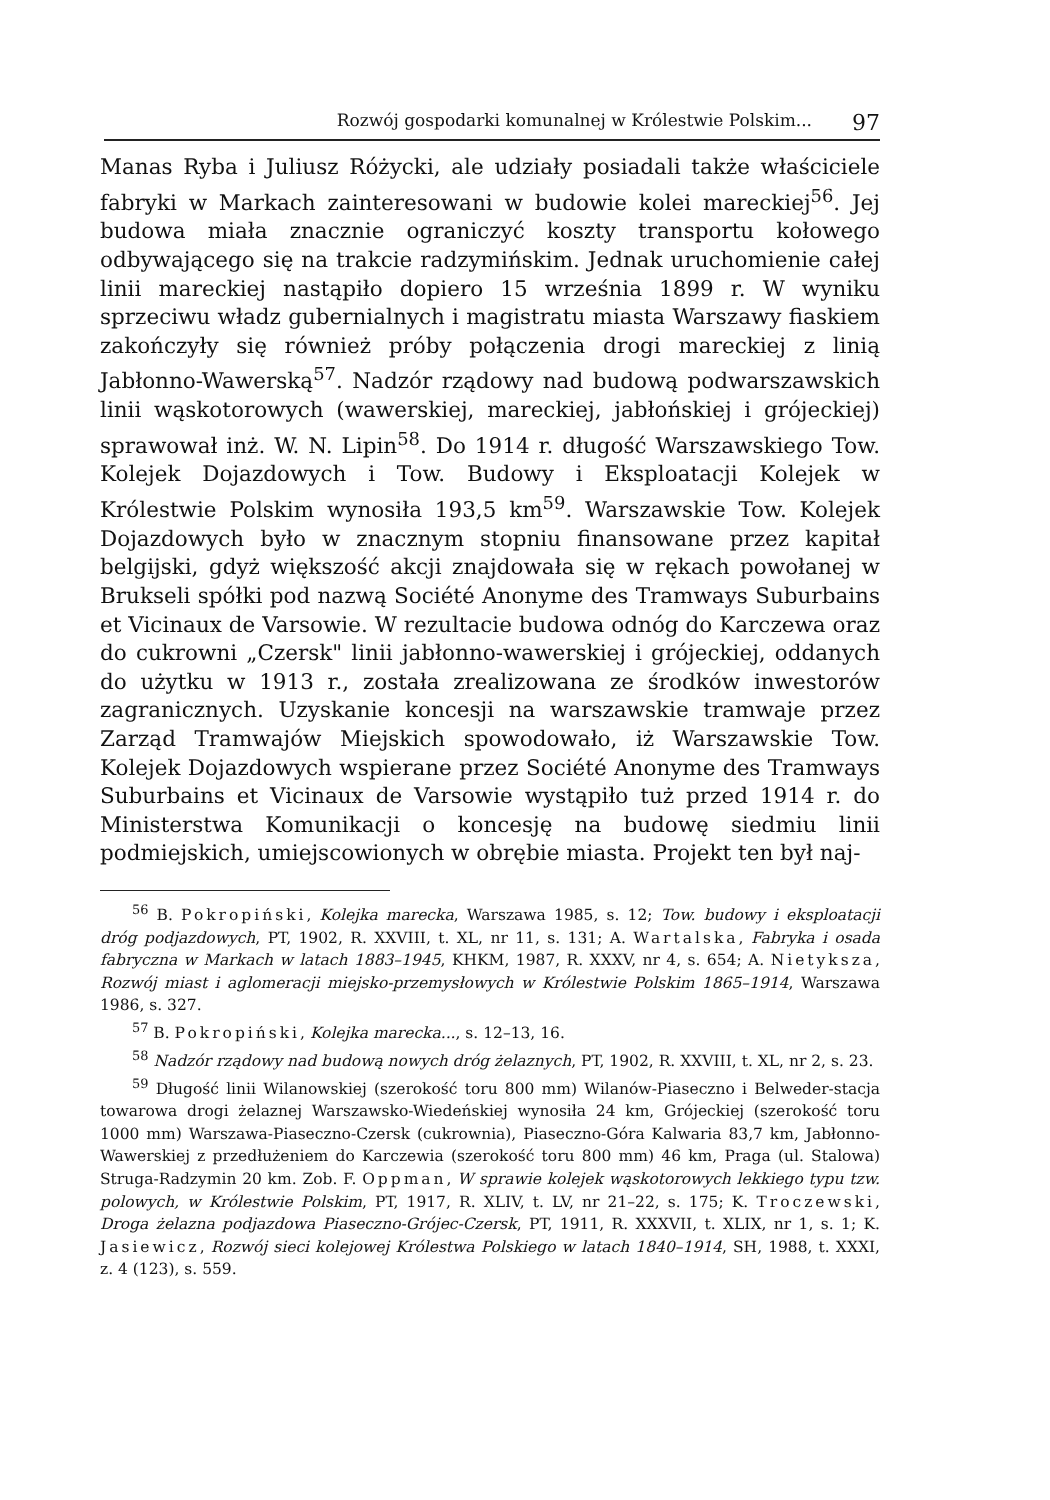Rozwój gospodarki komunalnej w Królestwie Polskim... 97
Manas Ryba i Juliusz Różycki, ale udziały posiadali także właściciele fabryki w Markach zainteresowani w budowie kolei mareckiej<sup>56</sup>. Jej budowa miała znacznie ograniczyć koszty transportu kołowego odbywającego się na trakcie radzymińskim. Jednak uruchomienie całej linii mareckiej nastąpiło dopiero 15 września 1899 r. W wyniku sprzeciwu władz gubernialnych i magistratu miasta Warszawy fiaskiem zakończyły się również próby połączenia drogi mareckiej z linią Jabłonno-Wawerską<sup>57</sup>. Nadzór rządowy nad budową podwarszawskich linii wąskotorowych (wawerskiej, mareckiej, jabłońskiej i grójeckiej) sprawował inż. W. N. Lipin<sup>58</sup>. Do 1914 r. długość Warszawskiego Tow. Kolejek Dojazdowych i Tow. Budowy i Eksploatacji Kolejek w Królestwie Polskim wynosiła 193,5 km<sup>59</sup>. Warszawskie Tow. Kolejek Dojazdowych było w znacznym stopniu finansowane przez kapitał belgijski, gdyż większość akcji znajdowała się w rękach powołanej w Brukseli spółki pod nazwą Société Anonyme des Tramways Suburbains et Vicinaux de Varsowie. W rezultacie budowa odnóg do Karczewa oraz do cukrowni „Czersk" linii jabłonno-wawerskiej i grójeckiej, oddanych do użytku w 1913 r., została zrealizowana ze środków inwestorów zagranicznych. Uzyskanie koncesji na warszawskie tramwaje przez Zarząd Tramwajów Miejskich spowodowało, iż Warszawskie Tow. Kolejek Dojazdowych wspierane przez Société Anonyme des Tramways Suburbains et Vicinaux de Varsowie wystąpiło tuż przed 1914 r. do Ministerstwa Komunikacji o koncesję na budowę siedmiu linii podmiejskich, umiejscowionych w obrębie miasta. Projekt ten był naj-
<sup>56</sup> B. Pokropiński, Kolejka marecka, Warszawa 1985, s. 12; Tow. budowy i eksploatacji dróg podjazdowych, PT, 1902, R. XXVIII, t. XL, nr 11, s. 131; A. Wartalska, Fabryka i osada fabryczna w Markach w latach 1883–1945, KHKM, 1987, R. XXXV, nr 4, s. 654; A. Nietyksza, Rozwój miast i aglomeracji miejsko-przemysłowych w Królestwie Polskim 1865–1914, Warszawa 1986, s. 327.
<sup>57</sup> B. Pokropiński, Kolejka marecka..., s. 12–13, 16.
<sup>58</sup> Nadzór rządowy nad budową nowych dróg żelaznych, PT, 1902, R. XXVIII, t. XL, nr 2, s. 23.
<sup>59</sup> Długość linii Wilanowskiej (szerokość toru 800 mm) Wilanów-Piaseczno i Belweder-stacja towarowa drogi żelaznej Warszawsko-Wiedeńskiej wynosiła 24 km, Grójeckiej (szerokość toru 1000 mm) Warszawa-Piaseczno-Czersk (cukrownia), Piaseczno-Góra Kalwaria 83,7 km, Jabłonno-Wawerskiej z przedłużeniem do Karczewia (szerokość toru 800 mm) 46 km, Praga (ul. Stalowa) Struga-Radzymin 20 km. Zob. F. Oppman, W sprawie kolejek wąskotorowych lekkiego typu tzw. polowych, w Królestwie Polskim, PT, 1917, R. XLIV, t. LV, nr 21–22, s. 175; K. Troczewski, Droga żelazna podjazdowa Piaseczno-Grójec-Czersk, PT, 1911, R. XXXVII, t. XLIX, nr 1, s. 1; K. Jasiewicz, Rozwój sieci kolejowej Królestwa Polskiego w latach 1840–1914, SH, 1988, t. XXXI, z. 4 (123), s. 559.